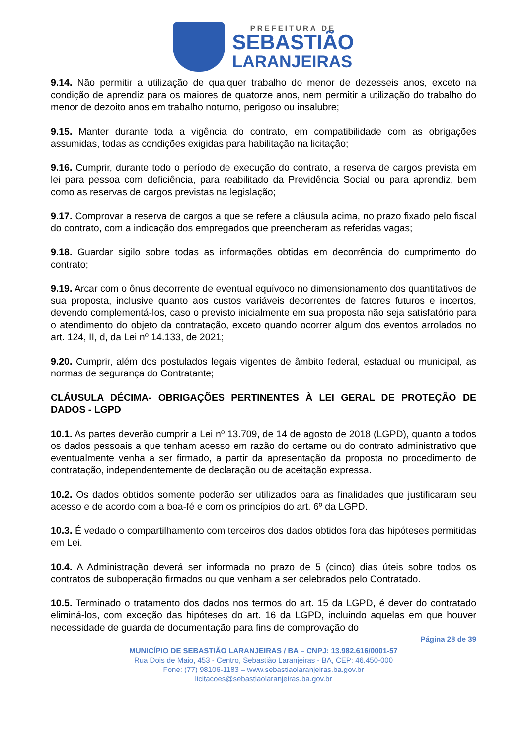PREFEITURA DE
SEBASTIÃO
LARANJEIRAS
9.14. Não permitir a utilização de qualquer trabalho do menor de dezesseis anos, exceto na condição de aprendiz para os maiores de quatorze anos, nem permitir a utilização do trabalho do menor de dezoito anos em trabalho noturno, perigoso ou insalubre;
9.15. Manter durante toda a vigência do contrato, em compatibilidade com as obrigações assumidas, todas as condições exigidas para habilitação na licitação;
9.16. Cumprir, durante todo o período de execução do contrato, a reserva de cargos prevista em lei para pessoa com deficiência, para reabilitado da Previdência Social ou para aprendiz, bem como as reservas de cargos previstas na legislação;
9.17. Comprovar a reserva de cargos a que se refere a cláusula acima, no prazo fixado pelo fiscal do contrato, com a indicação dos empregados que preencheram as referidas vagas;
9.18. Guardar sigilo sobre todas as informações obtidas em decorrência do cumprimento do contrato;
9.19. Arcar com o ônus decorrente de eventual equívoco no dimensionamento dos quantitativos de sua proposta, inclusive quanto aos custos variáveis decorrentes de fatores futuros e incertos, devendo complementá-los, caso o previsto inicialmente em sua proposta não seja satisfatório para o atendimento do objeto da contratação, exceto quando ocorrer algum dos eventos arrolados no art. 124, II, d, da Lei nº 14.133, de 2021;
9.20. Cumprir, além dos postulados legais vigentes de âmbito federal, estadual ou municipal, as normas de segurança do Contratante;
CLÁUSULA DÉCIMA- OBRIGAÇÕES PERTINENTES À LEI GERAL DE PROTEÇÃO DE DADOS - LGPD
10.1. As partes deverão cumprir a Lei nº 13.709, de 14 de agosto de 2018 (LGPD), quanto a todos os dados pessoais a que tenham acesso em razão do certame ou do contrato administrativo que eventualmente venha a ser firmado, a partir da apresentação da proposta no procedimento de contratação, independentemente de declaração ou de aceitação expressa.
10.2. Os dados obtidos somente poderão ser utilizados para as finalidades que justificaram seu acesso e de acordo com a boa-fé e com os princípios do art. 6º da LGPD.
10.3. É vedado o compartilhamento com terceiros dos dados obtidos fora das hipóteses permitidas em Lei.
10.4. A Administração deverá ser informada no prazo de 5 (cinco) dias úteis sobre todos os contratos de suboperação firmados ou que venham a ser celebrados pelo Contratado.
10.5. Terminado o tratamento dos dados nos termos do art. 15 da LGPD, é dever do contratado eliminá-los, com exceção das hipóteses do art. 16 da LGPD, incluindo aquelas em que houver necessidade de guarda de documentação para fins de comprovação do
Página 28 de 39
MUNICÍPIO DE SEBASTIÃO LARANJEIRAS / BA – CNPJ: 13.982.616/0001-57
Rua Dois de Maio, 453 - Centro, Sebastião Laranjeiras - BA, CEP: 46.450-000
Fone: (77) 98106-1183 – www.sebastiaolaranjeiras.ba.gov.br
licitacoes@sebastiaolaranjeiras.ba.gov.br